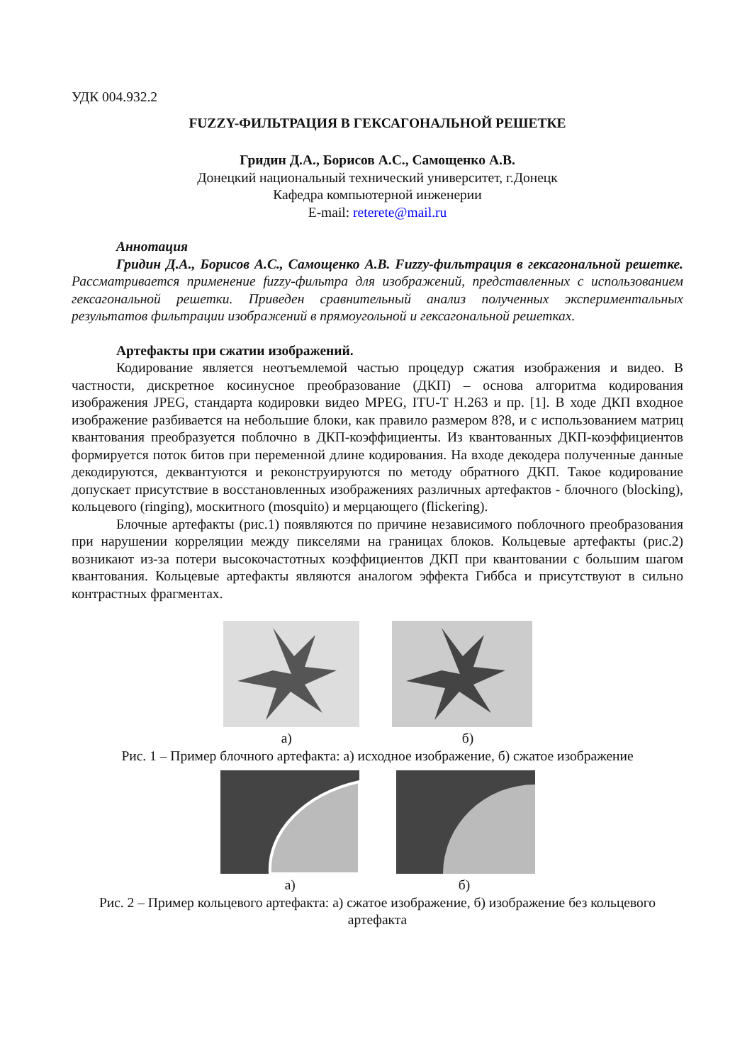УДК 004.932.2
FUZZY-ФИЛЬТРАЦИЯ В ГЕКСАГОНАЛЬНОЙ РЕШЕТКЕ
Гридин Д.А., Борисов А.С., Самощенко А.В.
Донецкий национальный технический университет, г.Донецк
Кафедра компьютерной инженерии
E-mail: reterete@mail.ru
Аннотация
Гридин Д.А., Борисов А.С., Самощенко А.В. Fuzzy-фильтрация в гексагональной решетке. Рассматривается применение fuzzy-фильтра для изображений, представленных с использованием гексагональной решетки. Приведен сравнительный анализ полученных экспериментальных результатов фильтрации изображений в прямоугольной и гексагональной решетках.
Артефакты при сжатии изображений.
Кодирование является неотъемлемой частью процедур сжатия изображения и видео. В частности, дискретное косинусное преобразование (ДКП) – основа алгоритма кодирования изображения JPEG, стандарта кодировки видео MPEG, ITU-T H.263 и пр. [1]. В ходе ДКП входное изображение разбивается на небольшие блоки, как правило размером 8?8, и с использованием матриц квантования преобразуется поблочно в ДКП-коэффициенты. Из квантованных ДКП-коэффициентов формируется поток битов при переменной длине кодирования. На входе декодера полученные данные декодируются, деквантуются и реконструируются по методу обратного ДКП. Такое кодирование допускает присутствие в восстановленных изображениях различных артефактов - блочного (blocking), кольцевого (ringing), москитного (mosquito) и мерцающего (flickering).
Блочные артефакты (рис.1) появляются по причине независимого поблочного преобразования при нарушении корреляции между пикселями на границах блоков. Кольцевые артефакты (рис.2) возникают из-за потери высокочастотных коэффициентов ДКП при квантовании с большим шагом квантования. Кольцевые артефакты являются аналогом эффекта Гиббса и присутствуют в сильно контрастных фрагментах.
а) б)
Рис. 1 – Пример блочного артефакта: а) исходное изображение, б) сжатое изображение
а) б)
Рис. 2 – Пример кольцевого артефакта: а) сжатое изображение, б) изображение без кольцевого артефакта